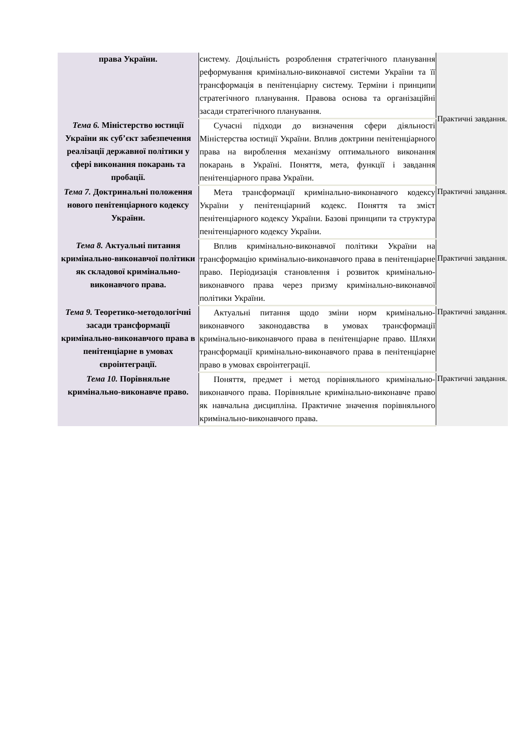| права України. | систему. Доцільність розроблення стратегічного планування реформування кримінально-виконавчої системи України та її трансформація в пенітенціарну систему. Терміни і принципи стратегічного планування. Правова основа та організаційні засади стратегічного планування. | Практичні завдання. |
| Тема 6. Міністерство юстиції України як суб’єкт забезпечення реалізації державної політики у сфері виконання покарань та пробації. | Сучасні підходи до визначення сфери діяльності Міністерства юстиції України. Вплив доктрини пенітенціарного права на вироблення механізму оптимального виконання покарань в Україні. Поняття, мета, функції і завдання пенітенціарного права України. | |
| Тема 7. Доктринальні положення нового пенітенціарного кодексу України. | Мета трансформації кримінально-виконавчого кодексу України у пенітенціарний кодекс. Поняття та зміст пенітенціарного кодексу України. Базові принципи та структура пенітенціарного кодексу України. | Практичні завдання. |
| Тема 8. Актуальні питання кримінально-виконавчої політики як складової кримінально-виконавчого права. | Вплив кримінально-виконавчої політики України на трансформацію кримінально-виконавчого права в пенітенціарне право. Періодизація становлення і розвиток кримінально-виконавчого права через призму кримінально-виконавчої політики України. | Практичні завдання. |
| Тема 9. Теоретико-методологічні засади трансформації кримінально-виконавчого права в пенітенціарне в умовах євроінтеграції. | Актуальні питання щодо зміни норм кримінально-виконавчого законодавства в умовах трансформації кримінально-виконавчого права в пенітенціарне право. Шляхи трансформації кримінально-виконавчого права в пенітенціарне право в умовах євроінтеграції. | Практичні завдання. |
| Тема 10. Порівняльне кримінально-виконавче право. | Поняття, предмет і метод порівняльного кримінально-виконавчого права. Порівняльне кримінально-виконавче право як навчальна дисципліна. Практичне значення порівняльного кримінально-виконавчого права. | Практичні завдання. |